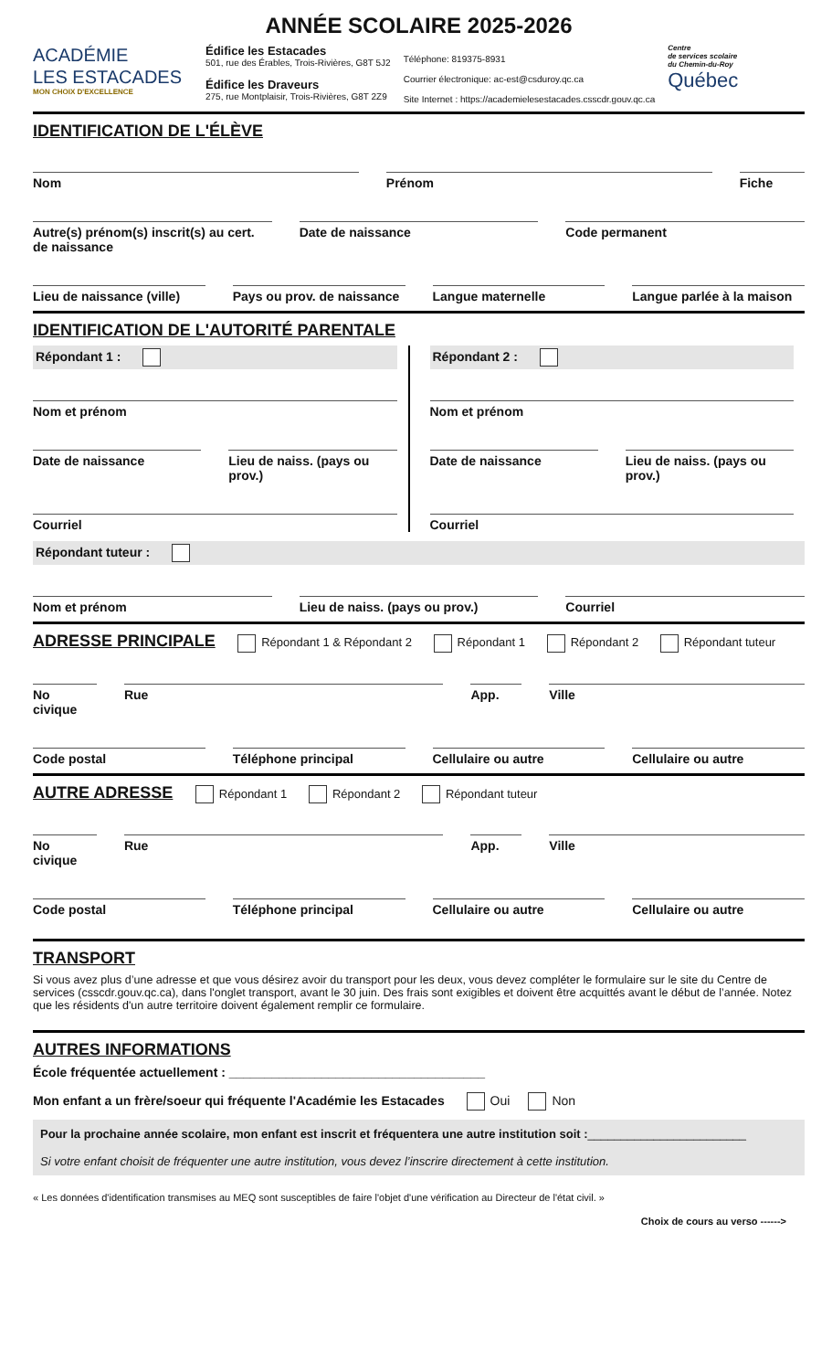ANNÉE SCOLAIRE 2025-2026
ACADÉMIE
LES ESTACADES
MON CHOIX D'EXCELLENCE
Édifice les Estacades
501, rue des Érables, Trois-Rivières, G8T 5J2
Édifice les Draveurs
275, rue Montplaisir, Trois-Rivières, G8T 2Z9
Téléphone: 819375-8931
Courrier électronique: ac-est@csduroy.qc.ca
Site Internet : https://academielesestacades.csscdr.gouv.qc.ca
Centre
de services scolaire
du Chemin-du-Roy
Québec
IDENTIFICATION DE L'ÉLÈVE
Nom Prénom Fiche
Autre(s) prénom(s) inscrit(s) au cert. de naissance
Date de naissance Code permanent
Lieu de naissance (ville) Pays ou prov. de naissance Langue maternelle Langue parlée à la maison
IDENTIFICATION DE L'AUTORITÉ PARENTALE
Répondant 1 :
Nom et prénom
Date de naissance Lieu de naiss. (pays ou prov.)
Courriel
Répondant 2 :
Nom et prénom
Date de naissance Lieu de naiss. (pays ou prov.)
Courriel
Répondant tuteur :
Nom et prénom Lieu de naiss. (pays ou prov.) Courriel
ADRESSE PRINCIPALE
Répondant 1 & Répondant 2 Répondant 1 Répondant 2 Répondant tuteur
No civique Rue App. Ville
Code postal Téléphone principal Cellulaire ou autre Cellulaire ou autre
AUTRE ADRESSE
Répondant 1 Répondant 2 Répondant tuteur
No civique Rue App. Ville
Code postal Téléphone principal Cellulaire ou autre Cellulaire ou autre
TRANSPORT
Si vous avez plus d’une adresse et que vous désirez avoir du transport pour les deux, vous devez compléter le formulaire sur le site du Centre de services (csscdr.gouv.qc.ca), dans l'onglet transport, avant le 30 juin. Des frais sont exigibles et doivent être acquittés avant le début de l’année. Notez que les résidents d'un autre territoire doivent également remplir ce formulaire.
AUTRES INFORMATIONS
École fréquentée actuellement : ____________________________________
Mon enfant a un frère/soeur qui fréquente l'Académie les Estacades Oui Non
Pour la prochaine année scolaire, mon enfant est inscrit et fréquentera une autre institution soit :________________________
Si votre enfant choisit de fréquenter une autre institution, vous devez l’inscrire directement à cette institution.
« Les données d'identification transmises au MEQ sont susceptibles de faire l'objet d'une vérification au Directeur de l'état civil. »
Choix de cours au verso ------>